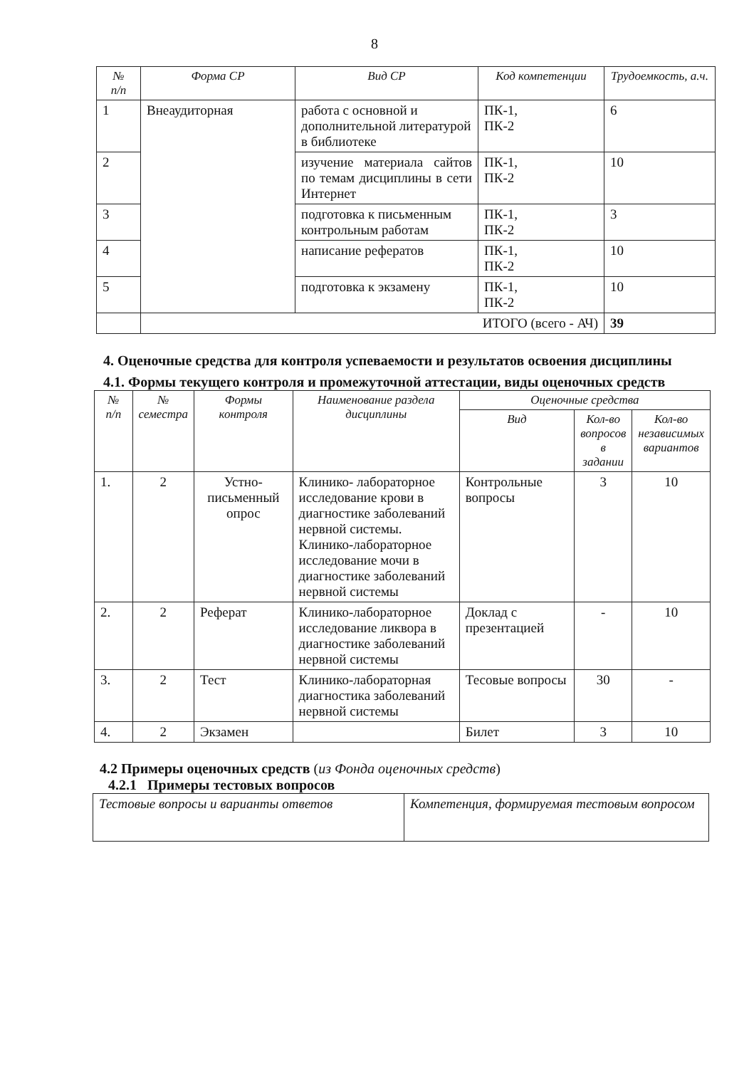8
| № п/п | Форма СР | Вид СР | Код компетенции | Трудоемкость, а.ч. |
| --- | --- | --- | --- | --- |
| 1 | Внеаудиторная | работа с основной и дополнительной литературой в библиотеке | ПК-1, ПК-2 | 6 |
| 2 | | изучение материала сайтов по темам дисциплины в сети Интернет | ПК-1, ПК-2 | 10 |
| 3 | | подготовка к письменным контрольным работам | ПК-1, ПК-2 | 3 |
| 4 | | написание рефератов | ПК-1, ПК-2 | 10 |
| 5 | | подготовка к экзамену | ПК-1, ПК-2 | 10 |
| | ИТОГО (всего - АЧ) | | | 39 |
4. Оценочные средства для контроля успеваемости и результатов освоения дисциплины
4.1. Формы текущего контроля и промежуточной аттестации, виды оценочных средств
| № п/п | № семестра | Формы контроля | Наименование раздела дисциплины | Оценочные средства | | |
| --- | --- | --- | --- | --- | --- | --- |
| | | | | Вид | Кол-во вопросов в задании | Кол-во независимых вариантов |
| 1. | 2 | Устно-письменный опрос | Клинико- лабораторное исследование крови в диагностике заболеваний нервной системы. Клинико-лабораторное исследование мочи в диагностике заболеваний нервной системы | Контрольные вопросы | 3 | 10 |
| 2. | 2 | Реферат | Клинико-лабораторное исследование ликвора в диагностике заболеваний нервной системы | Доклад с презентацией | - | 10 |
| 3. | 2 | Тест | Клинико-лабораторная диагностика заболеваний нервной системы | Тесовые вопросы | 30 | - |
| 4. | 2 | Экзамен | | Билет | 3 | 10 |
4.2 Примеры оценочных средств (из Фонда оценочных средств)
4.2.1 Примеры тестовых вопросов
| Тестовые вопросы и варианты ответов | Компетенция, формируемая тестовым вопросом |